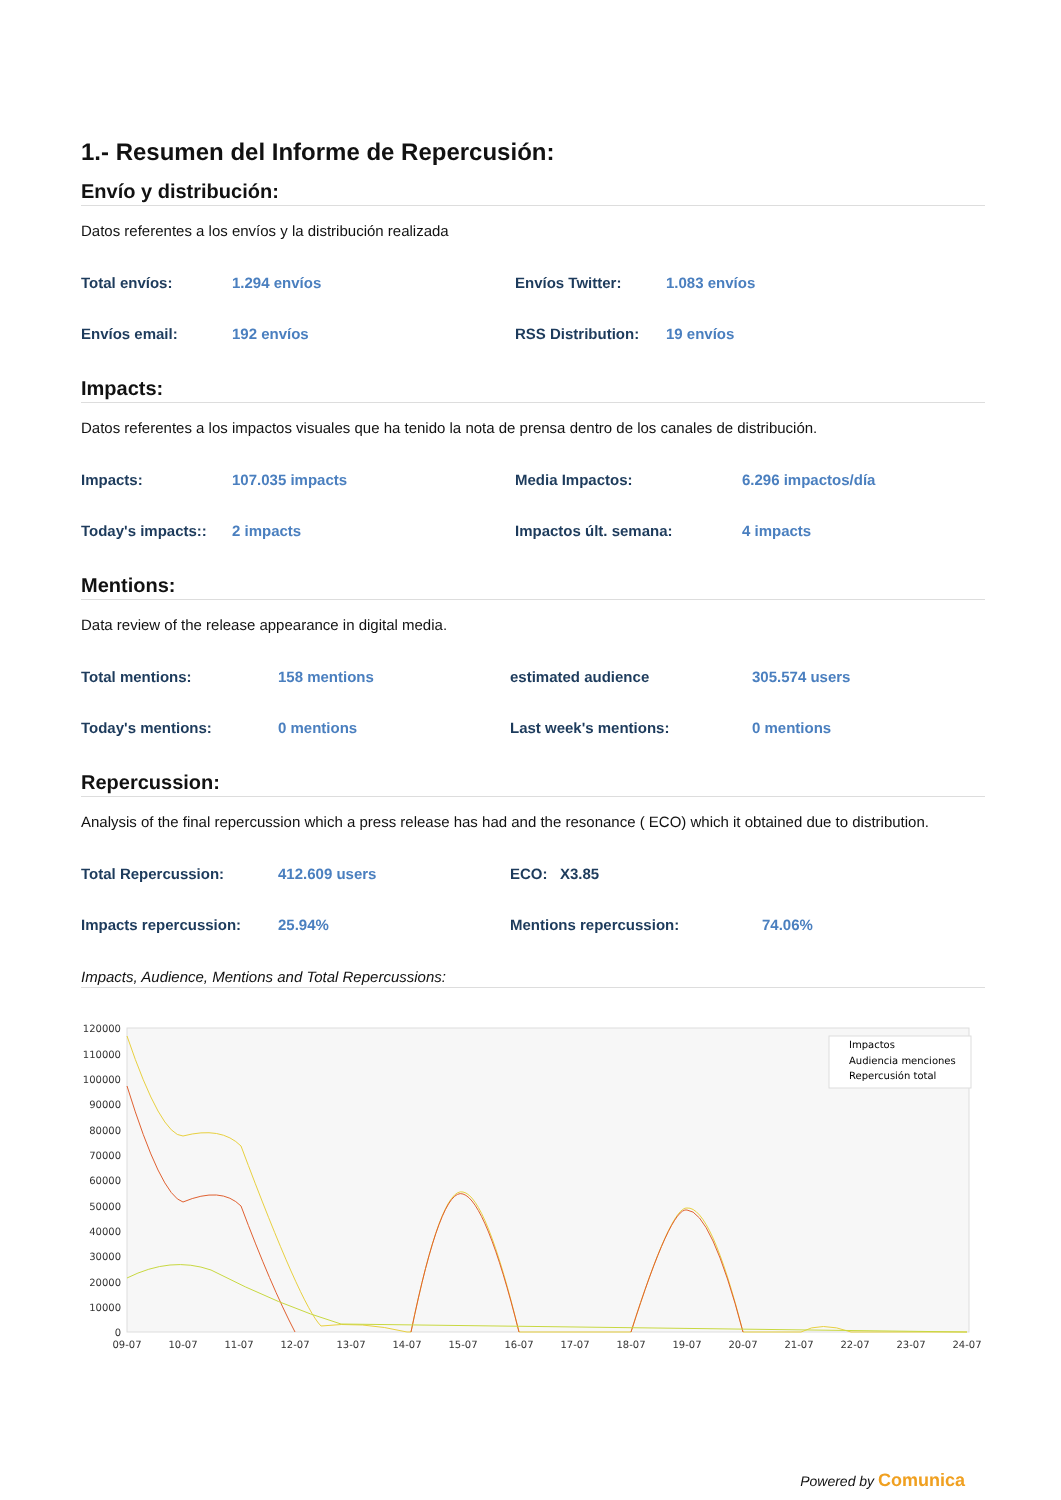1.- Resumen del Informe de Repercusión:
Envío y distribución:
Datos referentes a los envíos y la distribución realizada
| Total envíos: | 1.294 envíos | Envíos Twitter: | 1.083 envíos |
| Envíos email: | 192 envíos | RSS Distribution: | 19 envíos |
Impacts:
Datos referentes a los impactos visuales que ha tenido la nota de prensa dentro de los canales de distribución.
| Impacts: | 107.035 impacts | Media Impactos: | 6.296 impactos/día |
| Today's impacts:: | 2 impacts | Impactos últ. semana: | 4 impacts |
Mentions:
Data review of the release appearance in digital media.
| Total mentions: | 158 mentions | estimated audience | 305.574 users |
| Today's mentions: | 0 mentions | Last week's mentions: | 0 mentions |
Repercussion:
Analysis of the final repercussion which a press release has had and the resonance ( ECO) which it obtained due to distribution.
| Total Repercussion: | 412.609 users | ECO: X3.85 | |
| Impacts repercussion: | 25.94% | Mentions repercussion: | 74.06% |
Impacts, Audience, Mentions and Total Repercussions:
120000
110000
100000
90000
80000
70000
60000
50000
40000
30000
20000
10000
0
09-07
10-07
11-07
12-07
13-07
14-07
15-07
16-07
17-07
18-07
19-07
20-07
21-07
22-07
23-07
24-07
Impactos
Audiencia menciones
Repercusión total
Powered by Comunica